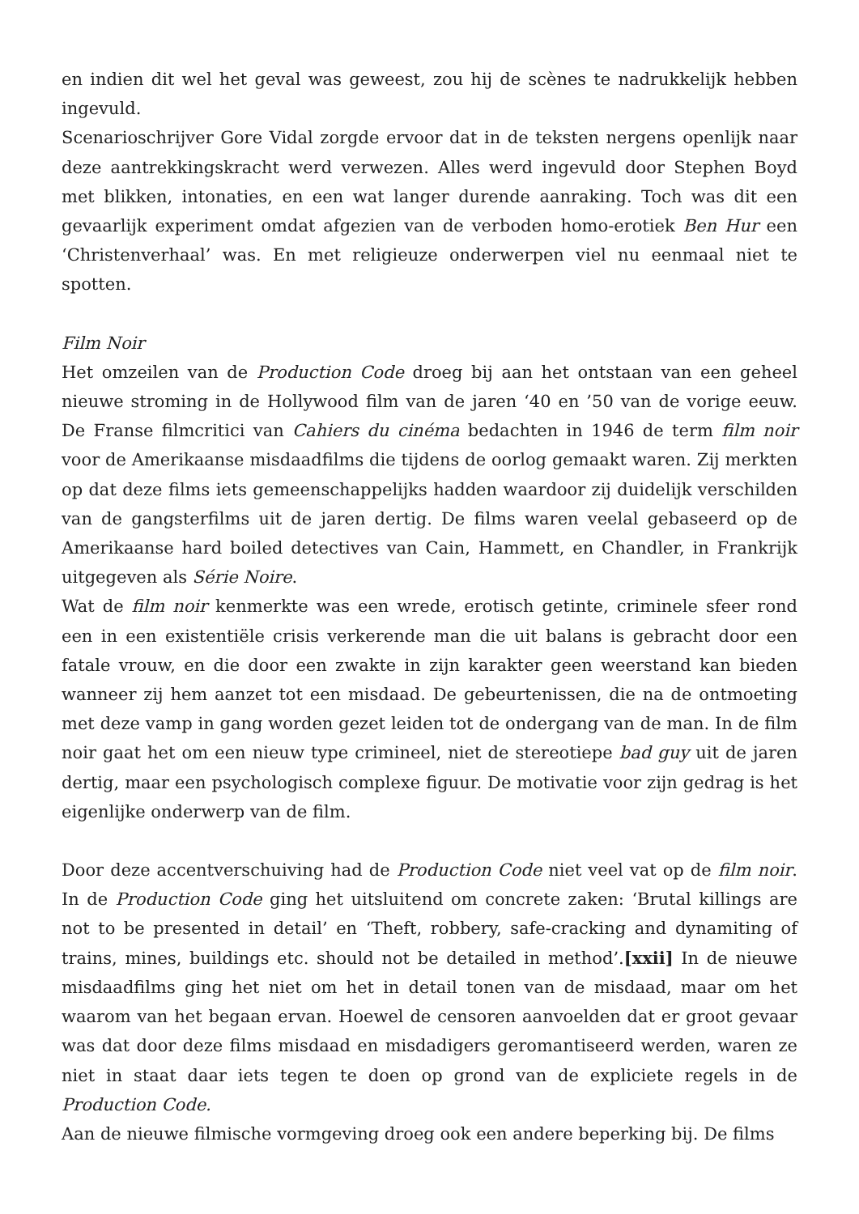en indien dit wel het geval was geweest, zou hij de scènes te nadrukkelijk hebben ingevuld.
Scenarioschrijver Gore Vidal zorgde ervoor dat in de teksten nergens openlijk naar deze aantrekkingskracht werd verwezen. Alles werd ingevuld door Stephen Boyd met blikken, intonaties, en een wat langer durende aanraking. Toch was dit een gevaarlijk experiment omdat afgezien van de verboden homo-erotiek Ben Hur een ‘Christenverhaal’ was. En met religieuze onderwerpen viel nu eenmaal niet te spotten.
Film Noir
Het omzeilen van de Production Code droeg bij aan het ontstaan van een geheel nieuwe stroming in de Hollywood film van de jaren ‘40 en ’50 van de vorige eeuw. De Franse filmcritici van Cahiers du cinéma bedachten in 1946 de term film noir voor de Amerikaanse misdaadfilms die tijdens de oorlog gemaakt waren. Zij merkten op dat deze films iets gemeenschappelijks hadden waardoor zij duidelijk verschilden van de gangsterfilms uit de jaren dertig. De films waren veelal gebaseerd op de Amerikaanse hard boiled detectives van Cain, Hammett, en Chandler, in Frankrijk uitgegeven als Série Noire.
Wat de film noir kenmerkte was een wrede, erotisch getinte, criminele sfeer rond een in een existentiële crisis verkerende man die uit balans is gebracht door een fatale vrouw, en die door een zwakte in zijn karakter geen weerstand kan bieden wanneer zij hem aanzet tot een misdaad. De gebeurtenissen, die na de ontmoeting met deze vamp in gang worden gezet leiden tot de ondergang van de man. In de film noir gaat het om een nieuw type crimineel, niet de stereotiepe bad guy uit de jaren dertig, maar een psychologisch complexe figuur. De motivatie voor zijn gedrag is het eigenlijke onderwerp van de film.
Door deze accentverschuiving had de Production Code niet veel vat op de film noir. In de Production Code ging het uitsluitend om concrete zaken: ‘Brutal killings are not to be presented in detail’ en ‘Theft, robbery, safe-cracking and dynamiting of trains, mines, buildings etc. should not be detailed in method’.[xxii] In de nieuwe misdaadfilms ging het niet om het in detail tonen van de misdaad, maar om het waarom van het begaan ervan. Hoewel de censoren aanvoelden dat er groot gevaar was dat door deze films misdaad en misdadigers geromantiseerd werden, waren ze niet in staat daar iets tegen te doen op grond van de expliciete regels in de Production Code.
Aan de nieuwe filmische vormgeving droeg ook een andere beperking bij. De films